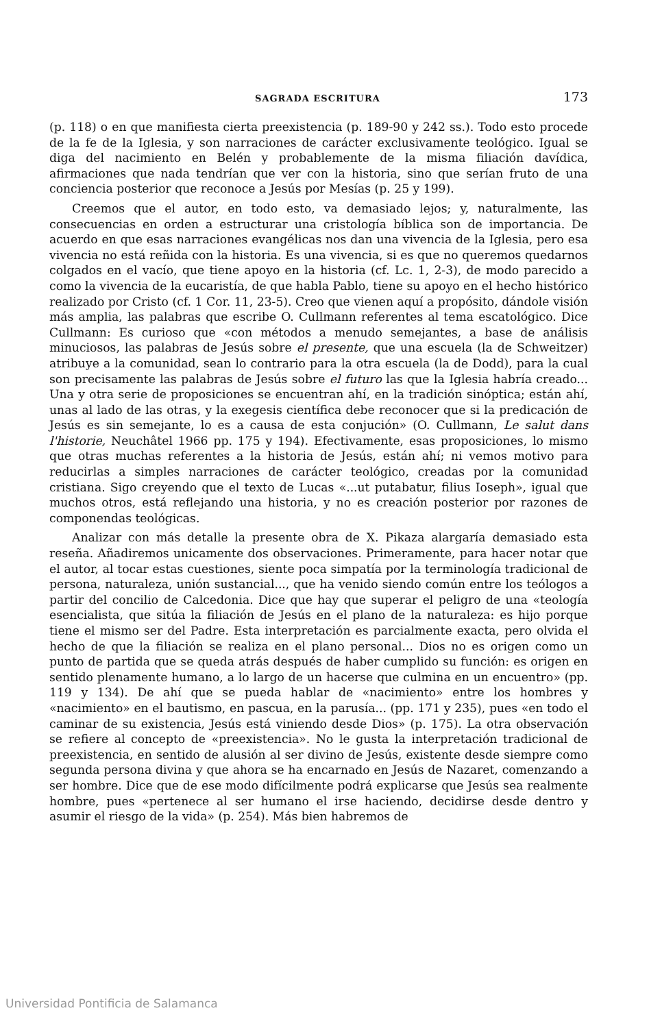SAGRADA ESCRITURA 173
(p. 118) o en que manifiesta cierta preexistencia (p. 189-90 y 242 ss.). Todo esto procede de la fe de la Iglesia, y son narraciones de carácter exclusivamente teológico. Igual se diga del nacimiento en Belén y probablemente de la misma filiación davídica, afirmaciones que nada tendrían que ver con la historia, sino que serían fruto de una conciencia posterior que reconoce a Jesús por Mesías (p. 25 y 199).
Creemos que el autor, en todo esto, va demasiado lejos; y, naturalmente, las consecuencias en orden a estructurar una cristología bíblica son de importancia. De acuerdo en que esas narraciones evangélicas nos dan una vivencia de la Iglesia, pero esa vivencia no está reñida con la historia. Es una vivencia, si es que no queremos quedarnos colgados en el vacío, que tiene apoyo en la historia (cf. Lc. 1, 2-3), de modo parecido a como la vivencia de la eucaristía, de que habla Pablo, tiene su apoyo en el hecho histórico realizado por Cristo (cf. 1 Cor. 11, 23-5). Creo que vienen aquí a propósito, dándole visión más amplia, las palabras que escribe O. Cullmann referentes al tema escatológico. Dice Cullmann: Es curioso que «con métodos a menudo semejantes, a base de análisis minuciosos, las palabras de Jesús sobre el presente, que una escuela (la de Schweitzer) atribuye a la comunidad, sean lo contrario para la otra escuela (la de Dodd), para la cual son precisamente las palabras de Jesús sobre el futuro las que la Iglesia habría creado... Una y otra serie de proposiciones se encuentran ahí, en la tradición sinóptica; están ahí, unas al lado de las otras, y la exegesis científica debe reconocer que si la predicación de Jesús es sin semejante, lo es a causa de esta conjución» (O. Cullmann, Le salut dans l'historie, Neuchâtel 1966 pp. 175 y 194). Efectivamente, esas proposiciones, lo mismo que otras muchas referentes a la historia de Jesús, están ahí; ni vemos motivo para reducirlas a simples narraciones de carácter teológico, creadas por la comunidad cristiana. Sigo creyendo que el texto de Lucas «...ut putabatur, filius Ioseph», igual que muchos otros, está reflejando una historia, y no es creación posterior por razones de componendas teológicas.
Analizar con más detalle la presente obra de X. Pikaza alargaría demasiado esta reseña. Añadiremos unicamente dos observaciones. Primeramente, para hacer notar que el autor, al tocar estas cuestiones, siente poca simpatía por la terminología tradicional de persona, naturaleza, unión sustancial..., que ha venido siendo común entre los teólogos a partir del concilio de Calcedonia. Dice que hay que superar el peligro de una «teología esencialista, que sitúa la filiación de Jesús en el plano de la naturaleza: es hijo porque tiene el mismo ser del Padre. Esta interpretación es parcialmente exacta, pero olvida el hecho de que la filiación se realiza en el plano personal... Dios no es origen como un punto de partida que se queda atrás después de haber cumplido su función: es origen en sentido plenamente humano, a lo largo de un hacerse que culmina en un encuentro» (pp. 119 y 134). De ahí que se pueda hablar de «nacimiento» entre los hombres y «nacimiento» en el bautismo, en pascua, en la parusía... (pp. 171 y 235), pues «en todo el caminar de su existencia, Jesús está viniendo desde Dios» (p. 175). La otra observación se refiere al concepto de «preexistencia». No le gusta la interpretación tradicional de preexistencia, en sentido de alusión al ser divino de Jesús, existente desde siempre como segunda persona divina y que ahora se ha encarnado en Jesús de Nazaret, comenzando a ser hombre. Dice que de ese modo difícilmente podrá explicarse que Jesús sea realmente hombre, pues «pertenece al ser humano el irse haciendo, decidirse desde dentro y asumir el riesgo de la vida» (p. 254). Más bien habremos de
Universidad Pontificia de Salamanca